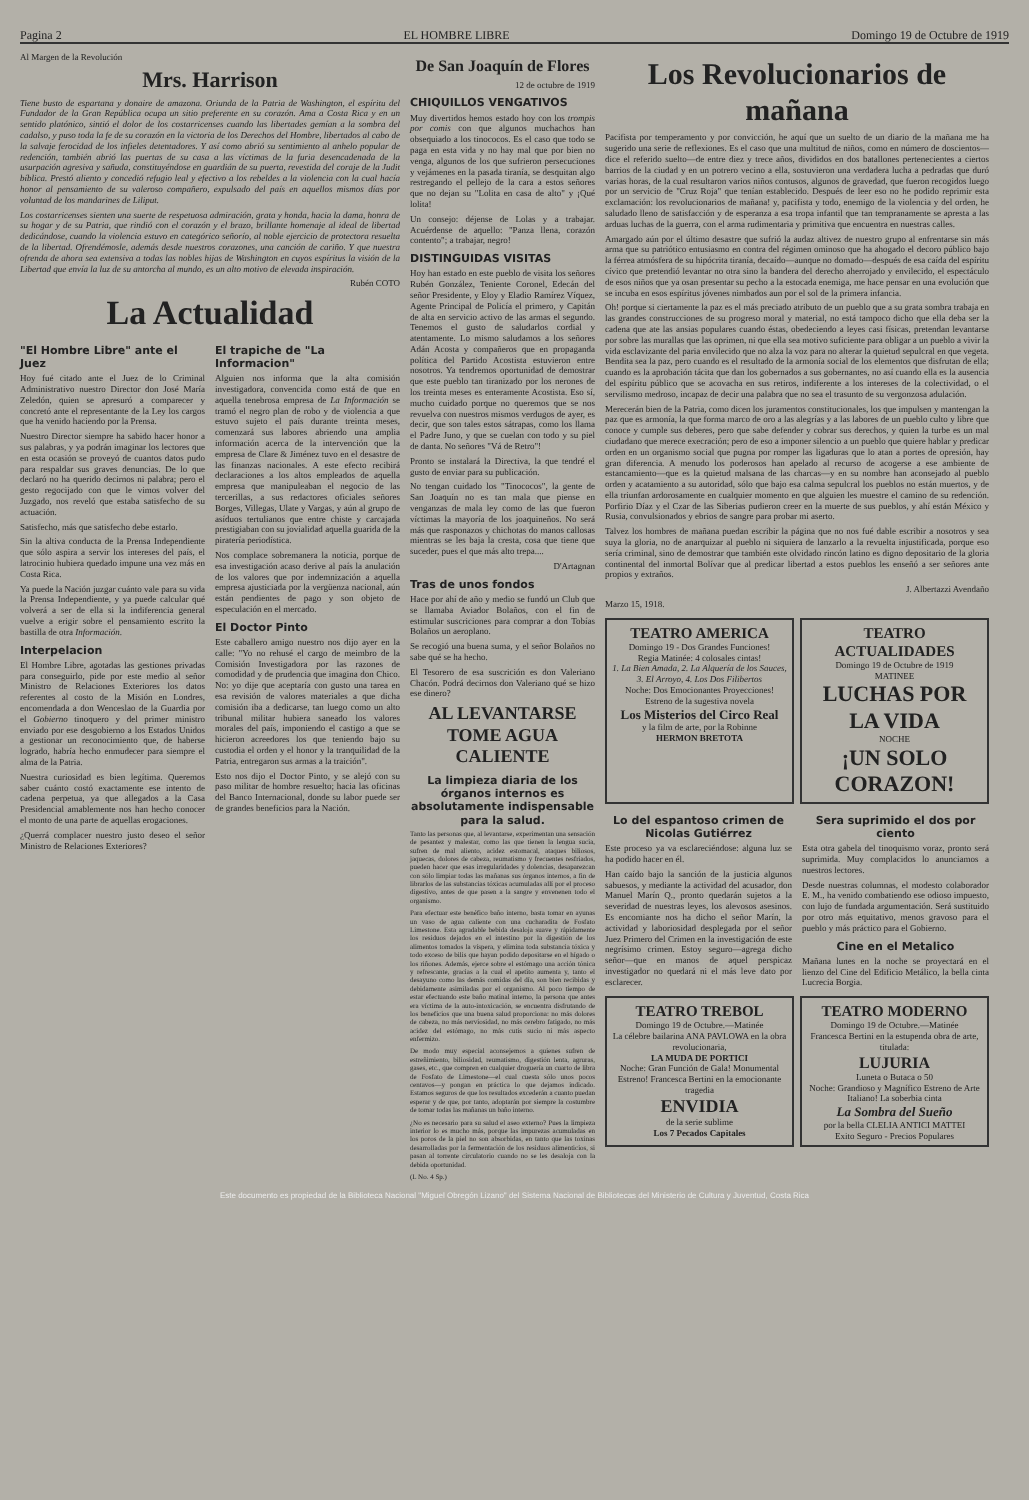Pagina 2 EL HOMBRE LIBRE Domingo 19 de Octubre de 1919
Al Margen de la Revolución
Mrs. Harrison
Tiene busto de espartana y donaire de amazona. Oriunda de la Patria de Washington, el espíritu del Fundador de la Gran República ocupa un sitio preferente en su corazón. Ama a Costa Rica y en un sentido platónico, sintió el dolor de los costarricenses cuando las libertades gemían a la sombra del cadalso, y puso toda la fe de su corazón en la victoria de los Derechos del Hombre, libertados al cabo de la salvaje ferocidad de los infieles detentadores. Y así como abrió su sentimiento al anhelo popular de redención, también abrió las puertas de su casa a las víctimas de la furia desencadenada de la usurpación agresiva y sañuda, constituyéndose en guardián de su puerta, revestida del coraje de la Judit bíblica. Prestó aliento y concedió refugio leal y efectivo a los rebeldes a la violencia con la cual hacía honor al pensamiento de su valeroso compañero, expulsado del país en aquellos mismos días por voluntad de los mandarines de Liliput.
Los costarricenses sienten una suerte de respetuosa admiración, grata y honda, hacia la dama, honra de su hogar y de su Patria, que rindió con el corazón y el brazo, brillante homenaje al ideal de libertad dedicándose, cuando la violencia estuvo en categórico señorío, al noble ejercicio de protectora resuelta de la libertad. Ofrendémosle, además desde nuestros corazones, una canción de cariño. Y que nuestra ofrenda de ahora sea extensiva a todas las nobles hijas de Washington en cuyos espíritus la visión de la Libertad que envía la luz de su antorcha al mundo, es un alto motivo de elevada inspiración.
Rubén COTO
La Actualidad
"El Hombre Libre" ante el Juez
Hoy fué citado ante el Juez de lo Criminal Administrativo nuestro Director don José María Zeledón, quien se apresuró a comparecer y concretó ante el representante de la Ley los cargos que ha venido haciendo por la Prensa.
Nuestro Director siempre ha sabido hacer honor a sus palabras, y ya podrán imaginar los lectores que en esta ocasión se proveyó de cuantos datos pudo para respaldar sus graves denuncias. De lo que declaró no ha querido decirnos ni palabra; pero el gesto regocijado con que le vimos volver del Juzgado, nos reveló que estaba satisfecho de su actuación.
Satisfecho, más que satisfecho debe estarlo.
Sin la altiva conducta de la Prensa Independiente que sólo aspira a servir los intereses del país, el latrocinio hubiera quedado impune una vez más en Costa Rica.
Ya puede la Nación juzgar cuánto vale para su vida la Prensa Independiente, y ya puede calcular qué volverá a ser de ella si la indiferencia general vuelve a erigir sobre el pensamiento escrito la bastilla de otra Información.
Interpelacion
El Hombre Libre, agotadas las gestiones privadas para conseguirlo, pide por este medio al señor Ministro de Relaciones Exteriores los datos referentes al costo de la Misión en Londres, encomendada a don Wenceslao de la Guardia por el Gobierno tinoquero y del primer ministro enviado por ese desgobierno a los Estados Unidos a gestionar un reconocimiento que, de haberse logrado, habría hecho enmudecer para siempre el alma de la Patria.
Nuestra curiosidad es bien legítima. Queremos saber cuánto costó exactamente ese intento de cadena perpetua, ya que allegados a la Casa Presidencial amablemente nos han hecho conocer el monto de una parte de aquellas erogaciones.
¿Querrá complacer nuestro justo deseo el señor Ministro de Relaciones Exteriores?
El trapiche de "La Informacion"
Alguien nos informa que la alta comisión investigadora, convencida como está de que en aquella tenebrosa empresa de La Información se tramó el negro plan de robo y de violencia a que estuvo sujeto el país durante treinta meses, comenzará sus labores abriendo una amplia información acerca de la intervención que la empresa de Clare & Jiménez tuvo en el desastre de las finanzas nacionales. A este efecto recibirá declaraciones a los altos empleados de aquella empresa que manipuleaban el negocio de las tercerillas, a sus redactores oficiales señores Borges, Villegas, Ulate y Vargas, y aún al grupo de asíduos tertulianos que entre chiste y carcajada prestigiaban con su jovialidad aquella guarida de la piratería periodística.
Nos complace sobremanera la noticia, porque de esa investigación acaso derive al país la anulación de los valores que por indemnización a aquella empresa ajusticiada por la vergüenza nacional, aún están pendientes de pago y son objeto de especulación en el mercado.
El Doctor Pinto
Este caballero amigo nuestro nos dijo ayer en la calle: "Yo no rehusé el cargo de meimbro de la Comisión Investigadora por las razones de comodidad y de prudencia que imagina don Chico. No: yo dije que aceptaría con gusto una tarea en esa revisión de valores materiales a que dicha comisión iba a dedicarse, tan luego como un alto tribunal militar hubiera saneado los valores morales del país, imponiendo el castigo a que se hicieron acreedores los que teniendo bajo su custodia el orden y el honor y la tranquilidad de la Patria, entregaron sus armas a la traición".
Esto nos dijo el Doctor Pinto, y se alejó con su paso militar de hombre resuelto; hacia las oficinas del Banco Internacional, donde su labor puede ser de grandes beneficios para la Nación.
De San Joaquín de Flores
12 de octubre de 1919
CHIQUILLOS VENGATIVOS
Muy divertidos hemos estado hoy con los trompis por comis con que algunos muchachos han obsequiado a los tinococos. Es el caso que todo se paga en esta vida y no hay mal que por bien no venga, algunos de los que sufrieron persecuciones y vejámenes en la pasada tiranía, se desquitan algo restregando el pellejo de la cara a estos señores que no dejan su "Lolita en casa de alto" y ¡Qué lolita!
Un consejo: déjense de Lolas y a trabajar. Acuérdense de aquello: "Panza llena, corazón contento"; a trabajar, negro!
DISTINGUIDAS VISITAS
Hoy han estado en este pueblo de visita los señores Rubén González, Teniente Coronel, Edecán del señor Presidente, y Eloy y Eladio Ramírez Víquez, Agente Principal de Policía el primero, y Capitán de alta en servicio activo de las armas el segundo. Tenemos el gusto de saludarlos cordial y atentamente. Lo mismo saludamos a los señores Adán Acosta y compañeros que en propaganda política del Partido Acostista estuvieron entre nosotros. Ya tendremos oportunidad de demostrar que este pueblo tan tiranizado por los nerones de los treinta meses es enteramente Acostista. Eso sí, mucho cuidado porque no queremos que se nos revuelva con nuestros mismos verdugos de ayer, es decir, que son tales estos sátrapas, como los llama el Padre Juno, y que se cuelan con todo y su piel de danta. No señores "Vá de Retro"!
Pronto se instalará la Directiva, la que tendré el gusto de enviar para su publicación.
No tengan cuidado los "Tinococos", la gente de San Joaquín no es tan mala que piense en venganzas de mala ley como de las que fueron víctimas la mayoría de los joaquineños. No será más que rasponazos y chichotas do manos callosas mientras se les baja la cresta, cosa que tiene que suceder, pues el que más alto trepa....
D'Artagnan
Tras de unos fondos
Hace por ahí de año y medio se fundó un Club que se llamaba Aviador Bolaños, con el fin de estimular suscriciones para comprar a don Tobías Bolaños un aeroplano.
Se recogió una buena suma, y el señor Bolaños no sabe qué se ha hecho.
El Tesorero de esa suscrición es don Valeriano Chacón. Podrá decirnos don Valeriano qué se hizo ese dinero?
AL LEVANTARSE TOME AGUA CALIENTE
La limpieza diaria de los órganos internos es absolutamente indispensable para la salud.
Tanto las personas que, al levantarse, experimentan una sensación de pesantez y malestar, como las que tienen la lengua sucia, sufren de mal aliento, acidez estomacal, ataques biliosos, jaquecas, dolores de cabeza, reumatismo y frecuentes resfriados, pueden hacer que esas irregularidades y dolencias, desaparezcan con sólo limpiar todas las mañanas sus órganos internos, a fin de librarlos de las substancias tóxicas acumuladas allí por el proceso digestivo, antes de que pasen a la sangre y envenenen todo el organismo.
Para efectuar este benéfico baño interno, basta tomar en ayunas un vaso de agua caliente con una cucharadita de Fosfato Limestone. Esta agradable bebida desaloja suave y rápidamente los residuos dejados en el intestino por la digestión de los alimentos tomados la víspera, y elimina toda substancia tóxica y todo exceso de bilis que hayan podido depositarse en el hígado o los riñones. Además, ejerce sobre el estómago una acción tónica y refrescante, gracias a la cual el apetito aumenta y, tanto el desayuno como las demás comidas del día, son bien recibidas y debidamente asimiladas por el organismo. Al poco tiempo de estar efectuando este baño matinal interno, la persona que antes era víctima de la auto-intoxicación, se encuentra disfrutando de los beneficios que una buena salud proporciona: no más dolores de cabeza, no más nerviosidad, no más cerebro fatigado, no más acidez del estómago, no más cutis sucio ni más aspecto enfermizo.
De modo muy especial aconsejemos a quienes sufren de estreñimiento, biliosidad, reumatismo, digestión lenta, agruras, gases, etc., que compren en cualquier droguería un cuarto de libra de Fosfato de Limestone—el cual cuesta sólo unos pocos centavos—y pongan en práctica lo que dejamos indicado. Estamos seguros de que los resultados excederán a cuanto puedan esperar y de que, por tanto, adoptarán por siempre la costumbre de tomar todas las mañanas un baño interno.
¿No es necesario para su salud el aseo externo? Pues la limpieza interior lo es mucho más, porque las impurezas acumuladas en los poros de la piel no son absorbidas, en tanto que las toxinas desarrolladas por la fermentación de los residuos alimenticios, si pasan al torrente circulatorio cuando no se les desaloja con la debida oportunidad.
(L No. 4 Sp.)
Los Revolucionarios de mañana
Pacifista por temperamento y por convicción, he aquí que un suelto de un diario de la mañana me ha sugerido una serie de reflexiones. Es el caso que una multitud de niños, como en número de doscientos—dice el referido suelto—de entre diez y trece años, divididos en dos batallones pertenecientes a ciertos barrios de la ciudad y en un potrero vecino a ella, sostuvieron una verdadera lucha a pedradas que duró varias horas, de la cual resultaron varios niños contusos, algunos de gravedad, que fueron recogidos luego por un servicio de "Cruz Roja" que tenían establecido. Después de leer eso no he podido reprimir esta exclamación: los revolucionarios de mañana! y, pacifista y todo, enemigo de la violencia y del orden, he saludado lleno de satisfacción y de esperanza a esa tropa infantil que tan tempranamente se apresta a las arduas luchas de la guerra, con el arma rudimentaria y primitiva que encuentra en nuestras calles.
Amargado aún por el último desastre que sufrió la audaz altivez de nuestro grupo al enfrentarse sin más arma que su patriótico entusiasmo en contra del régimen ominoso que ha ahogado el decoro público bajo la férrea atmósfera de su hipócrita tiranía, decaído—aunque no domado—después de esa caída del espíritu cívico que pretendió levantar no otra sino la bandera del derecho aherrojado y envilecido, el espectáculo de esos niños que ya osan presentar su pecho a la estocada enemiga, me hace pensar en una evolución que se incuba en esos espíritus jóvenes nimbados aun por el sol de la primera infancia.
Oh! porque si ciertamente la paz es el más preciado atributo de un pueblo que a su grata sombra trabaja en las grandes construcciones de su progreso moral y material, no está tampoco dicho que ella deba ser la cadena que ate las ansias populares cuando éstas, obedeciendo a leyes casi físicas, pretendan levantarse por sobre las murallas que las oprimen, ni que ella sea motivo suficiente para obligar a un pueblo a vivir la vida esclavizante del paria envilecido que no alza la voz para no alterar la quietud sepulcral en que vegeta. Bendita sea la paz, pero cuando es el resultado de la armonía social de los elementos que disfrutan de ella; cuando es la aprobación tácita que dan los gobernados a sus gobernantes, no así cuando ella es la ausencia del espíritu público que se acovacha en sus retiros, indiferente a los intereses de la colectividad, o el servilismo medroso, incapaz de decir una palabra que no sea el trasunto de su vergonzosa adulación.
Merecerán bien de la Patria, como dicen los juramentos constitucionales, los que impulsen y mantengan la paz que es armonía, la que forma marco de oro a las alegrías y a las labores de un pueblo culto y libre que conoce y cumple sus deberes, pero que sabe defender y cobrar sus derechos, y quien la turbe es un mal ciudadano que merece execración; pero de eso a imponer silencio a un pueblo que quiere hablar y predicar orden en un organismo social que pugna por romper las ligaduras que lo atan a portes de opresión, hay gran diferencia. A menudo los poderosos han apelado al recurso de acogerse a ese ambiente de estancamiento—que es la quietud malsana de las charcas—y en su nombre han aconsejado al pueblo orden y acatamiento a su autoridad, sólo que bajo esa calma sepulcral los pueblos no están muertos, y de ella triunfan ardorosamente en cualquier momento en que alguien les muestre el camino de su redención. Porfirio Díaz y el Czar de las Siberias pudieron creer en la muerte de sus pueblos, y ahí están México y Rusia, convulsionados y ebrios de sangre para probar mi aserto.
Talvez los hombres de mañana puedan escribir la página que no nos fué dable escribir a nosotros y sea suya la gloria, no de anarquizar al pueblo ni siquiera de lanzarlo a la revuelta injustificada, porque eso sería criminal, sino de demostrar que también este olvidado rincón latino es digno depositario de la gloria continental del inmortal Bolívar que al predicar libertad a estos pueblos les enseñó a ser señores ante propios y extraños.
J. Albertazzi Avendaño
Marzo 15, 1918.
TEATRO AMERICA
Domingo 19 - Dos Grandes Funciones!
Regia Matinée: 4 colosales cintas!
1. La Bien Amada, 2. La Alquería de los Sauces, 3. El Arroyo, 4. Los Dos Filibertos
Noche: Dos Emocionantes Proyecciones! Estreno de la sugestiva novela
Los Misterios del Circo Real
y la film de arte, por la Robinne
HERMON BRETOTA
TEATRO ACTUALIDADES
Domingo 19 de Octubre de 1919
MATINEE
LUCHAS POR LA VIDA
NOCHE
¡UN SOLO CORAZON!
Lo del espantoso crimen de Nicolas Gutiérrez
Este proceso ya va esclareciéndose: alguna luz se ha podido hacer en él.
Han caído bajo la sanción de la justicia algunos sabuesos, y mediante la actividad del acusador, don Manuel Marín Q., pronto quedarán sujetos a la severidad de nuestras leyes, los alevosos asesinos. Es encomiante nos ha dicho el señor Marín, la actividad y laboriosidad desplegada por el señor Juez Primero del Crimen en la investigación de este negrísimo crimen. Estoy seguro—agrega dicho señor—que en manos de aquel perspicaz investigador no quedará ni el más leve dato por esclarecer.
Sera suprimido el dos por ciento
Esta otra gabela del tinoquismo voraz, pronto será suprimida. Muy complacidos lo anunciamos a nuestros lectores.
Desde nuestras columnas, el modesto colaborador E. M., ha venido combatiendo ese odioso impuesto, con lujo de fundada argumentación. Será sustituido por otro más equitativo, menos gravoso para el pueblo y más práctico para el Gobierno.
Cine en el Metalico
Mañana lunes en la noche se proyectará en el lienzo del Cine del Edificio Metálico, la bella cinta Lucrecia Borgia.
TEATRO TREBOL
Domingo 19 de Octubre.—Matinée
La célebre bailarina ANA PAVLOWA en la obra revolucionaria,
LA MUDA DE PORTICI
Noche: Gran Función de Gala! Monumental Estreno! Francesca Bertini en la emocionante tragedia
ENVIDIA
de la serie sublime
Los 7 Pecados Capitales
TEATRO MODERNO
Domingo 19 de Octubre.—Matinée
Francesca Bertini en la estupenda obra de arte, titulada:
LUJURIA
Luneta o Butaca o 50
Noche: Grandioso y Magnífico Estreno de Arte Italiano! La soberbia cinta
La Sombra del Sueño
por la bella CLELIA ANTICI MATTEI
Exito Seguro - Precios Populares
Este documento es propiedad de la Biblioteca Nacional "Miguel Obregón Lizano" del Sistema Nacional de Bibliotecas del Ministerio de Cultura y Juventud, Costa Rica